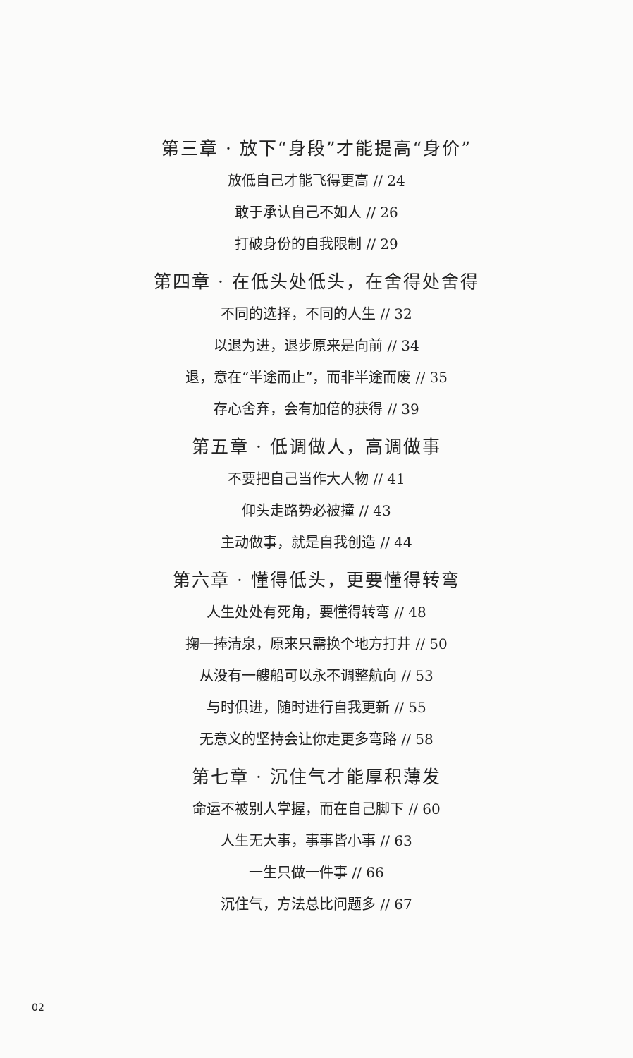第三章 · 放下“身段”才能提高“身价”
放低自己才能飞得更高 // 24
敢于承认自己不如人 // 26
打破身份的自我限制 // 29
第四章 · 在低头处低头，在舍得处舍得
不同的选择，不同的人生 // 32
以退为进，退步原来是向前 // 34
退，意在“半途而止”，而非半途而废 // 35
存心舍弃，会有加倍的获得 // 39
第五章 · 低调做人，高调做事
不要把自己当作大人物 // 41
仰头走路势必被撞 // 43
主动做事，就是自我创造 // 44
第六章 · 懂得低头，更要懂得转弯
人生处处有死角，要懂得转弯 // 48
掬一捧清泉，原来只需换个地方打井 // 50
从没有一艘船可以永不调整航向 // 53
与时俱进，随时进行自我更新 // 55
无意义的坚持会让你走更多弯路 // 58
第七章 · 沉住气才能厚积薄发
命运不被别人掌握，而在自己脚下 // 60
人生无大事，事事皆小事 // 63
一生只做一件事 // 66
沉住气，方法总比问题多 // 67
02